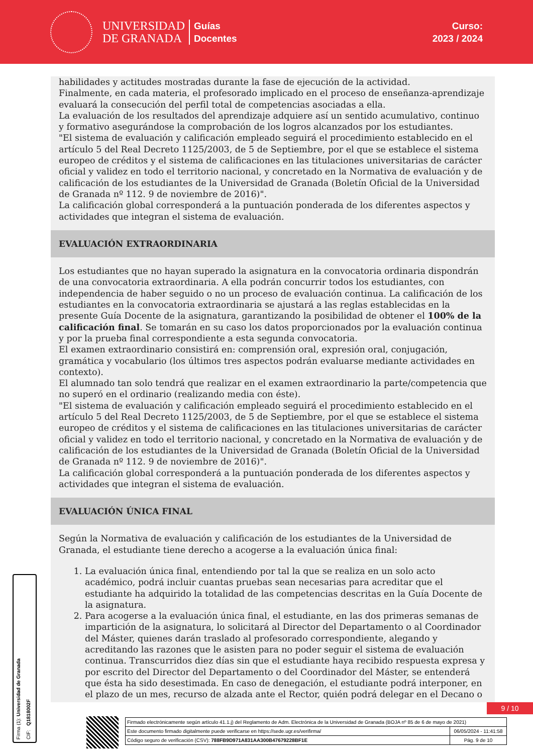UNIVERSIDAD
DE GRANADA
Guías
Docentes
Curso:
2023 / 2024
habilidades y actitudes mostradas durante la fase de ejecución de la actividad.
Finalmente, en cada materia, el profesorado implicado en el proceso de enseñanza-aprendizaje evaluará la consecución del perfil total de competencias asociadas a ella.
La evaluación de los resultados del aprendizaje adquiere así un sentido acumulativo, continuo y formativo asegurándose la comprobación de los logros alcanzados por los estudiantes.
"El sistema de evaluación y calificación empleado seguirá el procedimiento establecido en el artículo 5 del Real Decreto 1125/2003, de 5 de Septiembre, por el que se establece el sistema europeo de créditos y el sistema de calificaciones en las titulaciones universitarias de carácter oficial y validez en todo el territorio nacional, y concretado en la Normativa de evaluación y de calificación de los estudiantes de la Universidad de Granada (Boletín Oficial de la Universidad de Granada nº 112. 9 de noviembre de 2016)".
La calificación global corresponderá a la puntuación ponderada de los diferentes aspectos y actividades que integran el sistema de evaluación.
EVALUACIÓN EXTRAORDINARIA
Los estudiantes que no hayan superado la asignatura en la convocatoria ordinaria dispondrán de una convocatoria extraordinaria. A ella podrán concurrir todos los estudiantes, con independencia de haber seguido o no un proceso de evaluación continua. La calificación de los estudiantes en la convocatoria extraordinaria se ajustará a las reglas establecidas en la presente Guía Docente de la asignatura, garantizando la posibilidad de obtener el 100% de la calificación final. Se tomarán en su caso los datos proporcionados por la evaluación continua y por la prueba final correspondiente a esta segunda convocatoria.
El examen extraordinario consistirá en: comprensión oral, expresión oral, conjugación, gramática y vocabulario (los últimos tres aspectos podrán evaluarse mediante actividades en contexto).
El alumnado tan solo tendrá que realizar en el examen extraordinario la parte/competencia que no superó en el ordinario (realizando media con éste).
"El sistema de evaluación y calificación empleado seguirá el procedimiento establecido en el artículo 5 del Real Decreto 1125/2003, de 5 de Septiembre, por el que se establece el sistema europeo de créditos y el sistema de calificaciones en las titulaciones universitarias de carácter oficial y validez en todo el territorio nacional, y concretado en la Normativa de evaluación y de calificación de los estudiantes de la Universidad de Granada (Boletín Oficial de la Universidad de Granada nº 112. 9 de noviembre de 2016)".
La calificación global corresponderá a la puntuación ponderada de los diferentes aspectos y actividades que integran el sistema de evaluación.
EVALUACIÓN ÚNICA FINAL
Según la Normativa de evaluación y calificación de los estudiantes de la Universidad de Granada, el estudiante tiene derecho a acogerse a la evaluación única final:
1. La evaluación única final, entendiendo por tal la que se realiza en un solo acto académico, podrá incluir cuantas pruebas sean necesarias para acreditar que el estudiante ha adquirido la totalidad de las competencias descritas en la Guía Docente de la asignatura.
2. Para acogerse a la evaluación única final, el estudiante, en las dos primeras semanas de impartición de la asignatura, lo solicitará al Director del Departamento o al Coordinador del Máster, quienes darán traslado al profesorado correspondiente, alegando y acreditando las razones que le asisten para no poder seguir el sistema de evaluación continua. Transcurridos diez días sin que el estudiante haya recibido respuesta expresa y por escrito del Director del Departamento o del Coordinador del Máster, se entenderá que ésta ha sido desestimada. En caso de denegación, el estudiante podrá interponer, en el plazo de un mes, recurso de alzada ante el Rector, quién podrá delegar en el Decano o
Firma (1): Universidad de Granada
CIF: Q1818002F
9 / 10
Firmado electrónicamente según artículo 41.1.j) del Reglamento de Adm. Electrónica de la Universidad de Granada (BOJA nº 85 de 6 de mayo de 2021)
Este documento firmado digitalmente puede verificarse en https://sede.ugr.es/verifirma/ 06/05/2024 - 11:41:58
Código seguro de verificación (CSV): 788FB9D971A831AA300B47679228BF1E Pág. 9 de 10